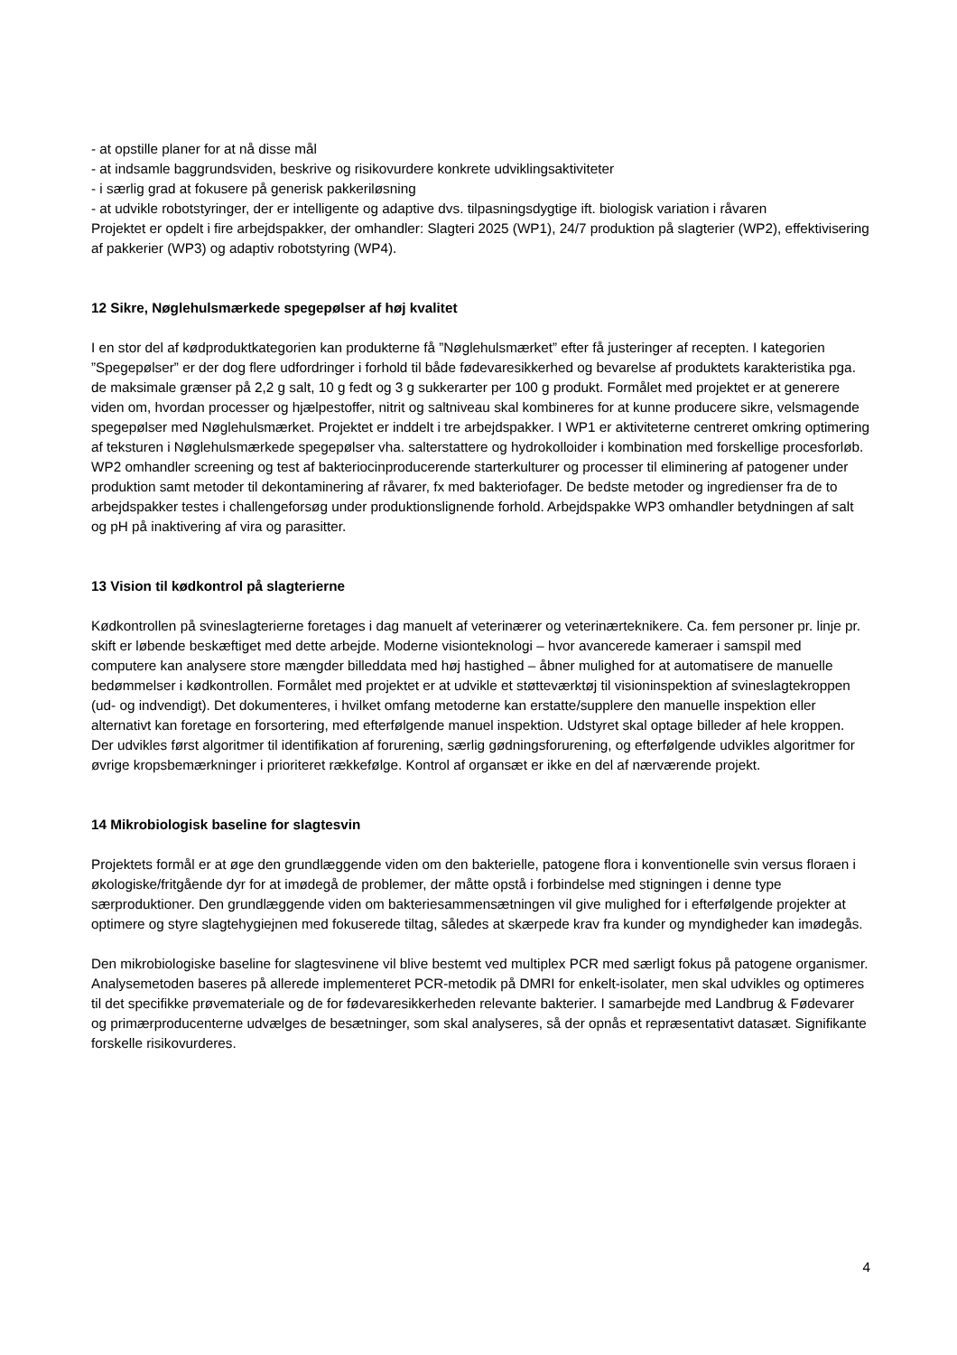- at opstille planer for at nå disse mål
- at indsamle baggrundsviden, beskrive og risikovurdere konkrete udviklingsaktiviteter
- i særlig grad at fokusere på generisk pakkeriløsning
- at udvikle robotstyringer, der er intelligente og adaptive dvs. tilpasningsdygtige ift. biologisk variation i råvaren
Projektet er opdelt i fire arbejdspakker, der omhandler: Slagteri 2025 (WP1), 24/7 produktion på slagterier (WP2), effektivisering af pakkerier (WP3) og adaptiv robotstyring (WP4).
12 Sikre, Nøglehulsmærkede spegepølser af høj kvalitet
I en stor del af kødproduktkategorien kan produkterne få ”Nøglehulsmærket” efter få justeringer af recepten. I kategorien ”Spegepølser” er der dog flere udfordringer i forhold til både fødevaresikkerhed og bevarelse af produktets karakteristika pga. de maksimale grænser på 2,2 g salt, 10 g fedt og 3 g sukkerarter per 100 g produkt. Formålet med projektet er at generere viden om, hvordan processer og hjælpestoffer, nitrit og saltniveau skal kombineres for at kunne producere sikre, velsmagende spegepølser med Nøglehulsmærket. Projektet er inddelt i tre arbejdspakker. I WP1 er aktiviteterne centreret omkring optimering af teksturen i Nøglehulsmærkede spegepølser vha. salterstattere og hydrokolloider i kombination med forskellige procesforløb. WP2 omhandler screening og test af bakteriocinproducerende starterkulturer og processer til eliminering af patogener under produktion samt metoder til dekontaminering af råvarer, fx med bakteriofager. De bedste metoder og ingredienser fra de to arbejdspakker testes i challengeforsøg under produktionslignende forhold. Arbejdspakke WP3 omhandler betydningen af salt og pH på inaktivering af vira og parasitter.
13 Vision til kødkontrol på slagterierne
Kødkontrollen på svineslagterierne foretages i dag manuelt af veterinærer og veterinærteknikere. Ca. fem personer pr. linje pr. skift er løbende beskæftiget med dette arbejde. Moderne visionteknologi – hvor avancerede kameraer i samspil med computere kan analysere store mængder billeddata med høj hastighed – åbner mulighed for at automatisere de manuelle bedømmelser i kødkontrollen. Formålet med projektet er at udvikle et støtteværktøj til visioninspektion af svineslagtekroppen (ud- og indvendigt). Det dokumenteres, i hvilket omfang metoderne kan erstatte/supplere den manuelle inspektion eller alternativt kan foretage en forsortering, med efterfølgende manuel inspektion. Udstyret skal optage billeder af hele kroppen. Der udvikles først algoritmer til identifikation af forurening, særlig gødningsforurening, og efterfølgende udvikles algoritmer for øvrige kropsbemærkninger i prioriteret rækkefølge. Kontrol af organsæt er ikke en del af nærværende projekt.
14 Mikrobiologisk baseline for slagtesvin
Projektets formål er at øge den grundlæggende viden om den bakterielle, patogene flora i konventionelle svin versus floraen i økologiske/fritgående dyr for at imødegå de problemer, der måtte opstå i forbindelse med stigningen i denne type særproduktioner. Den grundlæggende viden om bakteriesammensætningen vil give mulighed for i efterfølgende projekter at optimere og styre slagtehygiejnen med fokuserede tiltag, således at skærpede krav fra kunder og myndigheder kan imødegås.
Den mikrobiologiske baseline for slagtesvinene vil blive bestemt ved multiplex PCR med særligt fokus på patogene organismer. Analysemetoden baseres på allerede implementeret PCR-metodik på DMRI for enkelt-isolater, men skal udvikles og optimeres til det specifikke prøvemateriale og de for fødevaresikkerheden relevante bakterier. I samarbejde med Landbrug & Fødevarer og primærproducenterne udvælges de besætninger, som skal analyseres, så der opnås et repræsentativt datasæt. Signifikante forskelle risikovurderes.
4